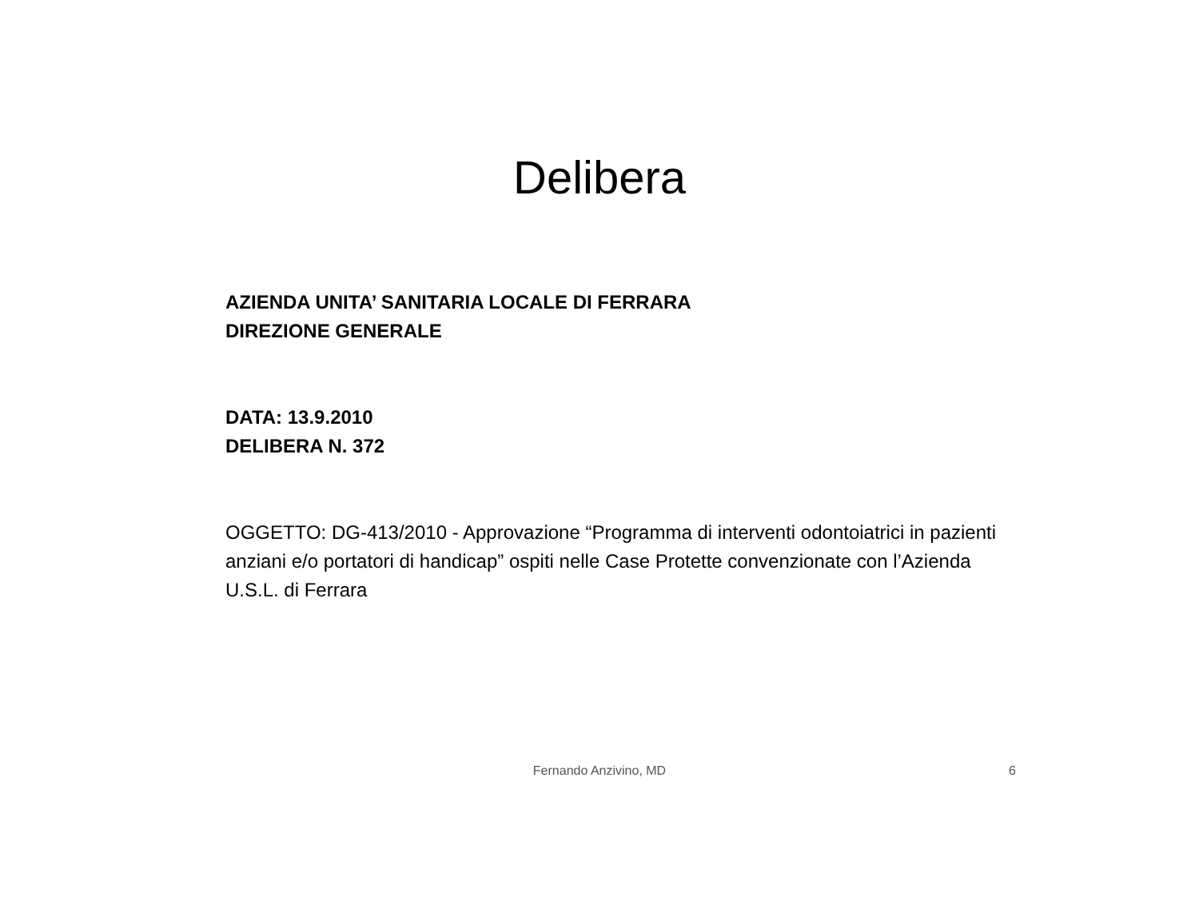Delibera
AZIENDA UNITA’ SANITARIA LOCALE DI FERRARA
DIREZIONE GENERALE
DATA: 13.9.2010
DELIBERA N. 372
OGGETTO: DG-413/2010 - Approvazione “Programma di interventi odontoiatrici in pazienti anziani e/o portatori di handicap” ospiti nelle Case Protette convenzionate con l’Azienda U.S.L. di Ferrara
Fernando Anzivino, MD 6